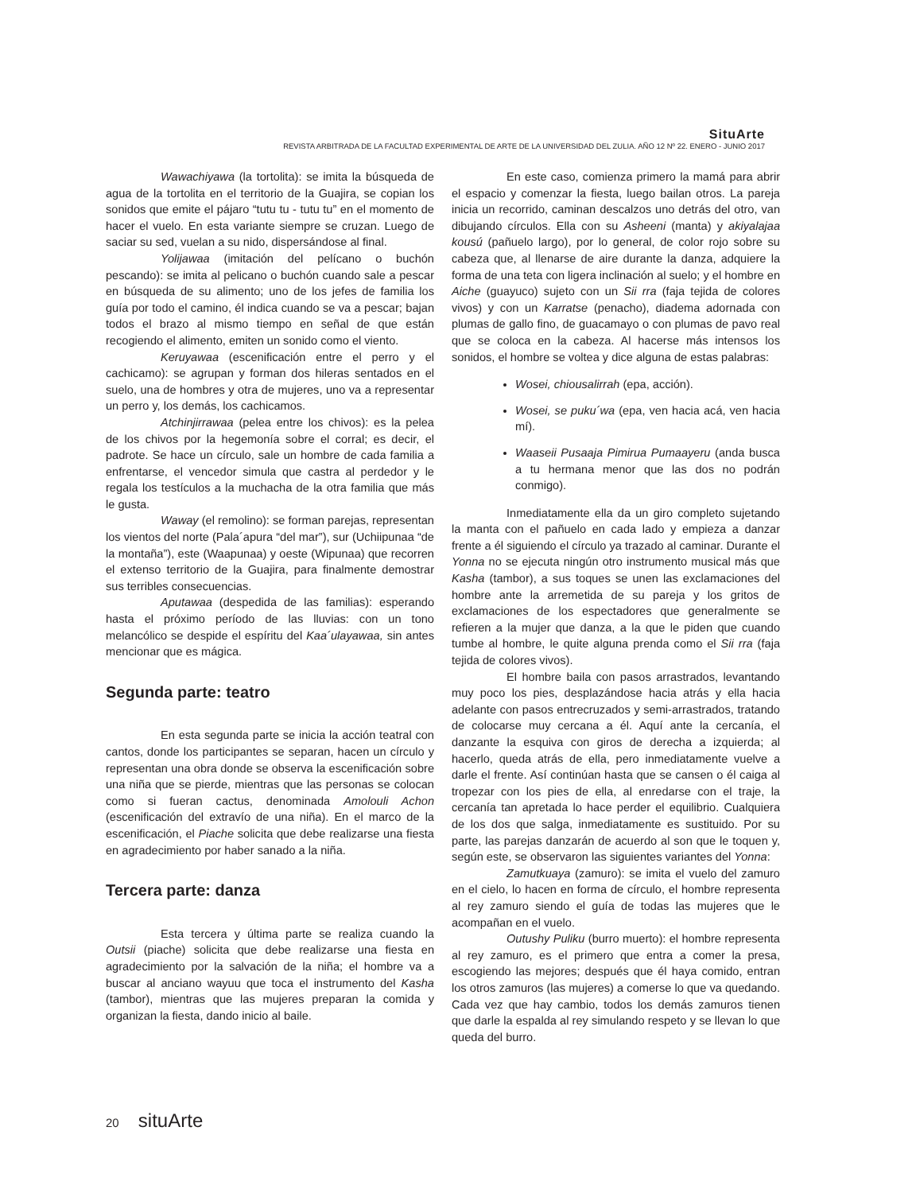SituArte
REVISTA ARBITRADA DE LA FACULTAD EXPERIMENTAL DE ARTE DE LA UNIVERSIDAD DEL ZULIA. AÑO 12 Nº 22. ENERO - JUNIO 2017
Wawachiyawa (la tortolita): se imita la búsqueda de agua de la tortolita en el territorio de la Guajira, se copian los sonidos que emite el pájaro “tutu tu - tutu tu” en el momento de hacer el vuelo. En esta variante siempre se cruzan. Luego de saciar su sed, vuelan a su nido, dispersándose al final.
Yolijawaa (imitación del pelícano o buchón pescando): se imita al pelicano o buchón cuando sale a pescar en búsqueda de su alimento; uno de los jefes de familia los guía por todo el camino, él indica cuando se va a pescar; bajan todos el brazo al mismo tiempo en señal de que están recogiendo el alimento, emiten un sonido como el viento.
Keruyawaa (escenificación entre el perro y el cachicamo): se agrupan y forman dos hileras sentados en el suelo, una de hombres y otra de mujeres, uno va a representar un perro y, los demás, los cachicamos.
Atchinjirrawaa (pelea entre los chivos): es la pelea de los chivos por la hegemonía sobre el corral; es decir, el padrote. Se hace un círculo, sale un hombre de cada familia a enfrentarse, el vencedor simula que castra al perdedor y le regala los testículos a la muchacha de la otra familia que más le gusta.
Waway (el remolino): se forman parejas, representan los vientos del norte (Pala´apura “del mar”), sur (Uchiipunaa “de la montaña”), este (Waapunaa) y oeste (Wipunaa) que recorren el extenso territorio de la Guajira, para finalmente demostrar sus terribles consecuencias.
Aputawaa (despedida de las familias): esperando hasta el próximo período de las lluvias: con un tono melancólico se despide el espíritu del Kaa´ulayawaa, sin antes mencionar que es mágica.
Segunda parte: teatro
En esta segunda parte se inicia la acción teatral con cantos, donde los participantes se separan, hacen un círculo y representan una obra donde se observa la escenificación sobre una niña que se pierde, mientras que las personas se colocan como si fueran cactus, denominada Amolouli Achon (escenificación del extravío de una niña). En el marco de la escenificación, el Piache solicita que debe realizarse una fiesta en agradecimiento por haber sanado a la niña.
Tercera parte: danza
Esta tercera y última parte se realiza cuando la Outsii (piache) solicita que debe realizarse una fiesta en agradecimiento por la salvación de la niña; el hombre va a buscar al anciano wayuu que toca el instrumento del Kasha (tambor), mientras que las mujeres preparan la comida y organizan la fiesta, dando inicio al baile.
En este caso, comienza primero la mamá para abrir el espacio y comenzar la fiesta, luego bailan otros. La pareja inicia un recorrido, caminan descalzos uno detrás del otro, van dibujando círculos. Ella con su Asheeni (manta) y akiyalajaa kousú (pañuelo largo), por lo general, de color rojo sobre su cabeza que, al llenarse de aire durante la danza, adquiere la forma de una teta con ligera inclinación al suelo; y el hombre en Aiche (guayuco) sujeto con un Sii rra (faja tejida de colores vivos) y con un Karratse (penacho), diadema adornada con plumas de gallo fino, de guacamayo o con plumas de pavo real que se coloca en la cabeza. Al hacerse más intensos los sonidos, el hombre se voltea y dice alguna de estas palabras:
Wosei, chiousalirrah (epa, acción).
Wosei, se puku´wa (epa, ven hacia acá, ven hacia mí).
Waaseii Pusaaja Pimirua Pumaayeru (anda busca a tu hermana menor que las dos no podrán conmigo).
Inmediatamente ella da un giro completo sujetando la manta con el pañuelo en cada lado y empieza a danzar frente a él siguiendo el círculo ya trazado al caminar. Durante el Yonna no se ejecuta ningún otro instrumento musical más que Kasha (tambor), a sus toques se unen las exclamaciones del hombre ante la arremetida de su pareja y los gritos de exclamaciones de los espectadores que generalmente se refieren a la mujer que danza, a la que le piden que cuando tumbe al hombre, le quite alguna prenda como el Sii rra (faja tejida de colores vivos).
El hombre baila con pasos arrastrados, levantando muy poco los pies, desplazándose hacia atrás y ella hacia adelante con pasos entrecruzados y semi-arrastrados, tratando de colocarse muy cercana a él. Aquí ante la cercanía, el danzante la esquiva con giros de derecha a izquierda; al hacerlo, queda atrás de ella, pero inmediatamente vuelve a darle el frente. Así continúan hasta que se cansen o él caiga al tropezar con los pies de ella, al enredarse con el traje, la cercanía tan apretada lo hace perder el equilibrio. Cualquiera de los dos que salga, inmediatamente es sustituido. Por su parte, las parejas danzarán de acuerdo al son que le toquen y, según este, se observaron las siguientes variantes del Yonna:
Zamutkuaya (zamuro): se imita el vuelo del zamuro en el cielo, lo hacen en forma de círculo, el hombre representa al rey zamuro siendo el guía de todas las mujeres que le acompañan en el vuelo.
Outushy Puliku (burro muerto): el hombre representa al rey zamuro, es el primero que entra a comer la presa, escogiendo las mejores; después que él haya comido, entran los otros zamuros (las mujeres) a comerse lo que va quedando. Cada vez que hay cambio, todos los demás zamuros tienen que darle la espalda al rey simulando respeto y se llevan lo que queda del burro.
20 situArte